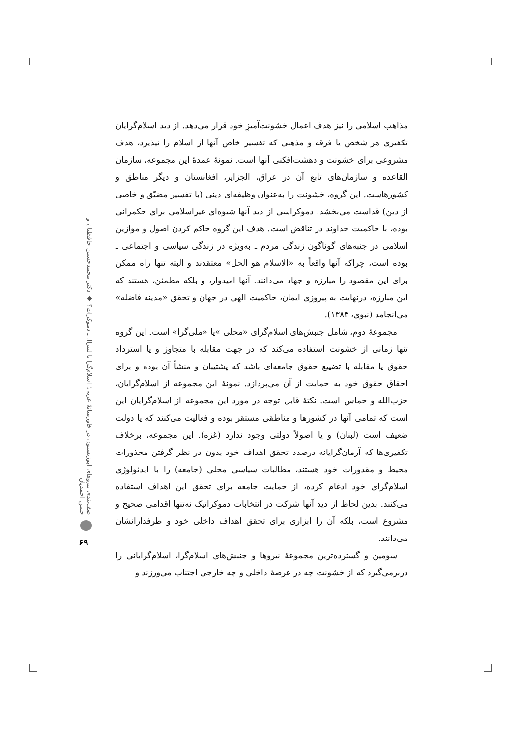مذاهب اسلامی را نیز هدف اعمال خشونت‌آمیزِ خود قرار می‌دهد. از دید اسلام‌گرایان تکفیری هر شخص یا فرقه و مذهبی که تفسیر خاص آنها از اسلام را نپذیرد، هدف مشروعی برای خشونت و دهشت‌افکنی آنها است. نمونهٔ عمدهٔ این مجموعه، سازمان القاعده و سازمان‌های تابع آن در عراق، الجزایر، افغانستان و دیگر مناطق و کشورهاست. این گروه، خشونت را به‌عنوان وظیفه‌ای دینی (با تفسیر مضیّق و خاصی از دین) قداست می‌بخشد. دموکراسی از دید آنها شیوه‌ای غیراسلامی برای حکمرانی بوده، با حاکمیت خداوند در تناقض است. هدف این گروه حاکم کردن اصول و موازین اسلامی در جنبه‌های گوناگون زندگی مردم ـ به‌ویژه در زندگی سیاسی و اجتماعی ـ بوده است، چراکه آنها واقعاً به «الاسلام هو الحل» معتقدند و البته تنها راه ممکن برای این مقصود را مبارزه و جهاد می‌دانند. آنها امیدوار، و بلکه مطمئن، هستند که این مبارزه، درنهایت به پیروزی ایمان، حاکمیت الهی در جهان و تحقق «مدینه فاضله» می‌انجامد (نبوی، ۱۳۸۴).
مجموعهٔ دوم، شامل جنبش‌های اسلام‌گرای «محلی »یا «ملی‌گرا» است. این گروه تنها زمانی از خشونت استفاده می‌کند که در جهت مقابله با متجاوز و یا استرداد حقوق یا مقابله با تضییع حقوق جامعه‌ای باشد که پشتیبان و منشأ آن بوده و برای احقاق حقوق خود به حمایت از آن می‌پردازد. نمونهٔ این مجموعه از اسلام‌گرایان، حزب‌الله و حماس است. نکتهٔ قابل توجه در مورد این مجموعه از اسلام‌گرایان این است که تمامی آنها در کشورها و مناطقی مستقر بوده و فعالیت می‌کنند که یا دولت ضعیف است (لبنان) و یا اصولاً دولتی وجود ندارد (غزه). این مجموعه، برخلاف تکفیری‌ها که آرمان‌گرایانه درصدد تحقق اهداف خود بدون در نظر گرفتن محذورات محیط و مقدورات خود هستند، مطالبات سیاسی محلی (جامعه) را با ایدئولوژی اسلام‌گرای خود ادغام کرده، از حمایت جامعه برای تحقق این اهداف استفاده می‌کنند. بدین لحاظ از دید آنها شرکت در انتخابات دموکراتیک نه‌تنها اقدامی صحیح و مشروع است، بلکه آن را ابزاری برای تحقق اهداف داخلی خود و طرفدارانشان می‌دانند.
سومین و گسترده‌ترین مجموعهٔ نیروها و جنبش‌های اسلام‌گرا، اسلام‌گرایانی را دربرمی‌گیرد که از خشونت چه در عرصهٔ داخلی و چه خارجی اجتناب می‌ورزند و
صف‌بندی نیروهای اپوزیسیون در خاورمیانهٔ عربی؛ اسلام‌گرا یا لیبرال ـ دموکرات؟ ◆ دکتر محمدحسین حافظیان و حسن احمدیان
۶۹